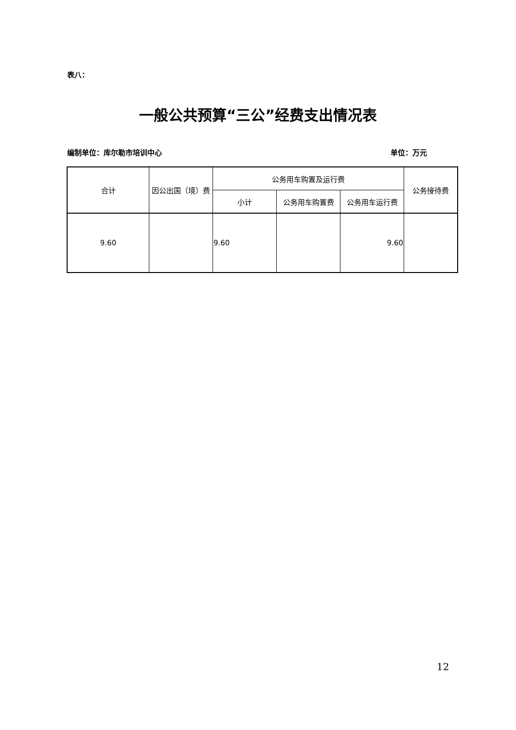表八：
一般公共预算“三公”经费支出情况表
编制单位：库尔勒市培训中心 单位：万元
| 合计 | 因公出国（境）费 | 公务用车购置及运行费 | | | 公务接待费 |
| --- | --- | --- | --- | --- | --- |
| | | 小计 | 公务用车购置费 | 公务用车运行费 | |
| 9.60 | | 9.60 | | 9.60 | |
12